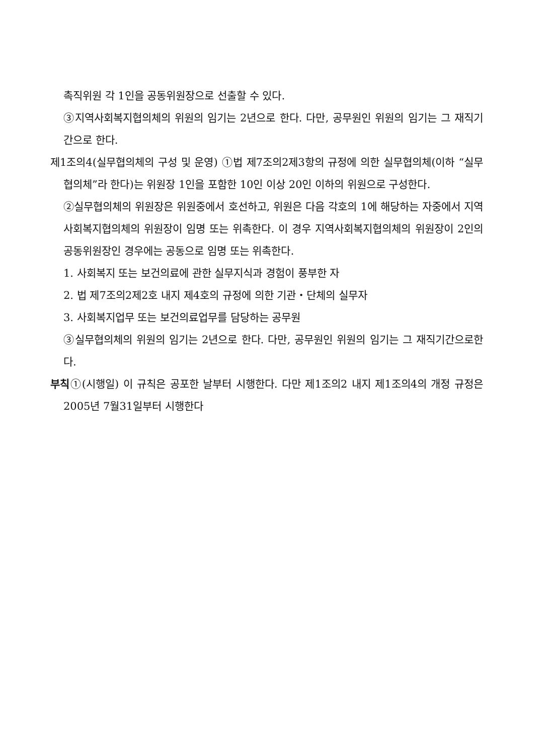촉직위원 각 1인을 공동위원장으로 선출할 수 있다.
③지역사회복지협의체의 위원의 임기는 2년으로 한다. 다만, 공무원인 위원의 임기는 그 재직기간으로 한다.
제1조의4(실무협의체의 구성 및 운영) ①법 제7조의2제3항의 규정에 의한 실무협의체(이하 “실무협의체”라 한다)는 위원장 1인을 포함한 10인 이상 20인 이하의 위원으로 구성한다.
②실무협의체의 위원장은 위원중에서 호선하고, 위원은 다음 각호의 1에 해당하는 자중에서 지역사회복지협의체의 위원장이 임명 또는 위촉한다. 이 경우 지역사회복지협의체의 위원장이 2인의 공동위원장인 경우에는 공동으로 임명 또는 위촉한다.
1. 사회복지 또는 보건의료에 관한 실무지식과 경험이 풍부한 자
2. 법 제7조의2제2호 내지 제4호의 규정에 의한 기관・단체의 실무자
3. 사회복지업무 또는 보건의료업무를 담당하는 공무원
③실무협의체의 위원의 임기는 2년으로 한다. 다만, 공무원인 위원의 임기는 그 재직기간으로한다.
부칙①(시행일) 이 규칙은 공포한 날부터 시행한다. 다만 제1조의2 내지 제1조의4의 개정 규정은 2005년 7월31일부터 시행한다